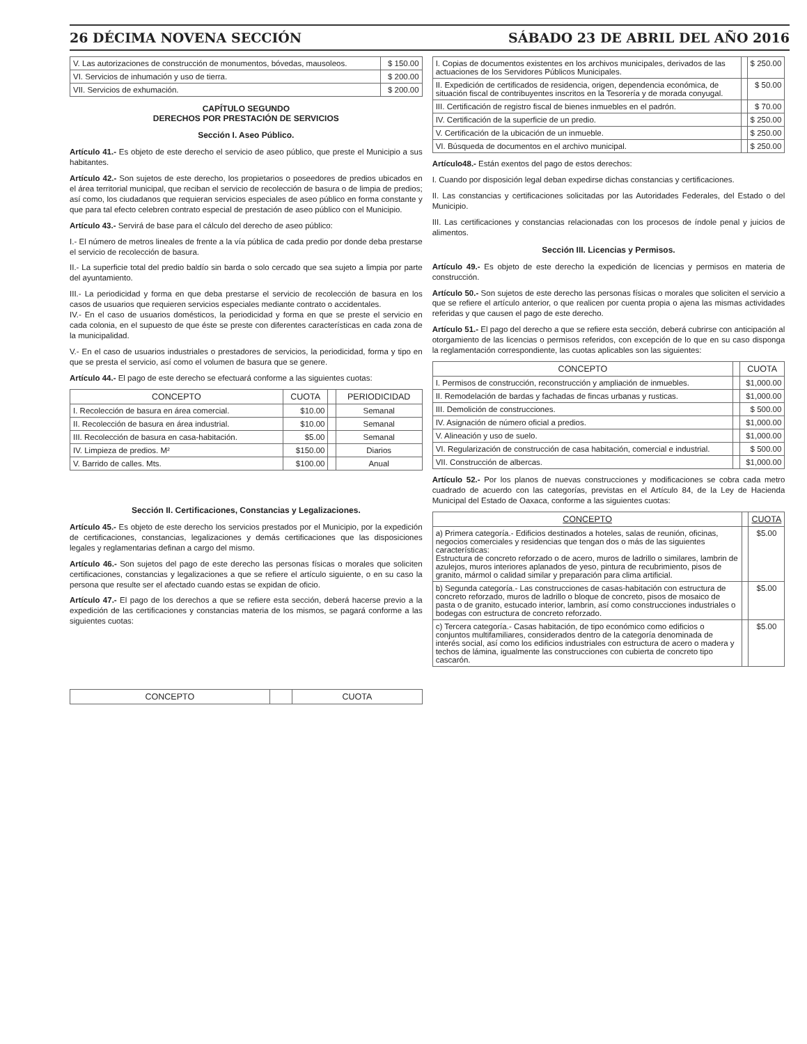26 DÉCIMA NOVENA SECCIÓN SÁBADO 23 DE ABRIL DEL AÑO 2016
| V. Las autorizaciones de construcción de monumentos, bóvedas, mausoleos. | $ 150.00 |
| VI. Servicios de inhumación y uso de tierra. | $ 200.00 |
| VII. Servicios de exhumación. | $ 200.00 |
CAPÍTULO SEGUNDO
DERECHOS POR PRESTACIÓN DE SERVICIOS
Sección I. Aseo Público.
Artículo 41.- Es objeto de este derecho el servicio de aseo público, que preste el Municipio a sus habitantes.
Artículo 42.- Son sujetos de este derecho, los propietarios o poseedores de predios ubicados en el área territorial municipal, que reciban el servicio de recolección de basura o de limpia de predios; así como, los ciudadanos que requieran servicios especiales de aseo público en forma constante y que para tal efecto celebren contrato especial de prestación de aseo público con el Municipio.
Artículo 43.- Servirá de base para el cálculo del derecho de aseo público:
I.- El número de metros lineales de frente a la vía pública de cada predio por donde deba prestarse el servicio de recolección de basura.
II.- La superficie total del predio baldío sin barda o solo cercado que sea sujeto a limpia por parte del ayuntamiento.
III.- La periodicidad y forma en que deba prestarse el servicio de recolección de basura en los casos de usuarios que requieren servicios especiales mediante contrato o accidentales.
IV.- En el caso de usuarios domésticos, la periodicidad y forma en que se preste el servicio en cada colonia, en el supuesto de que éste se preste con diferentes características en cada zona de la municipalidad.
V.- En el caso de usuarios industriales o prestadores de servicios, la periodicidad, forma y tipo en que se presta el servicio, así como el volumen de basura que se genere.
Artículo 44.- El pago de este derecho se efectuará conforme a las siguientes cuotas:
| CONCEPTO | CUOTA | | PERIODICIDAD |
| --- | --- | --- | --- |
| I. Recolección de basura en área comercial. | $10.00 | | Semanal |
| II. Recolección de basura en área industrial. | $10.00 | | Semanal |
| III. Recolección de basura en casa-habitación. | $5.00 | | Semanal |
| IV. Limpieza de predios. M² | $150.00 | | Diarios |
| V. Barrido de calles. Mts. | $100.00 | | Anual |
Sección II. Certificaciones, Constancias y Legalizaciones.
Artículo 45.- Es objeto de este derecho los servicios prestados por el Municipio, por la expedición de certificaciones, constancias, legalizaciones y demás certificaciones que las disposiciones legales y reglamentarias definan a cargo del mismo.
Artículo 46.- Son sujetos del pago de este derecho las personas físicas o morales que soliciten certificaciones, constancias y legalizaciones a que se refiere el artículo siguiente, o en su caso la persona que resulte ser el afectado cuando estas se expidan de oficio.
Artículo 47.- El pago de los derechos a que se refiere esta sección, deberá hacerse previo a la expedición de las certificaciones y constancias materia de los mismos, se pagará conforme a las siguientes cuotas:
| CONCEPTO | | CUOTA |
| --- | --- | --- |
| I. Copias de documentos existentes en los archivos municipales, derivados de las actuaciones de los Servidores Públicos Municipales. | | $ 250.00 |
| II. Expedición de certificados de residencia, origen, dependencia económica, de situación fiscal de contribuyentes inscritos en la Tesorería y de morada conyugal. | | $ 50.00 |
| III. Certificación de registro fiscal de bienes inmuebles en el padrón. | | $ 70.00 |
| IV. Certificación de la superficie de un predio. | | $ 250.00 |
| V. Certificación de la ubicación de un inmueble. | | $ 250.00 |
| VI. Búsqueda de documentos en el archivo municipal. | | $ 250.00 |
Artículo48.- Están exentos del pago de estos derechos:
I. Cuando por disposición legal deban expedirse dichas constancias y certificaciones.
II. Las constancias y certificaciones solicitadas por las Autoridades Federales, del Estado o del Municipio.
III. Las certificaciones y constancias relacionadas con los procesos de índole penal y juicios de alimentos.
Sección III. Licencias y Permisos.
Artículo 49.- Es objeto de este derecho la expedición de licencias y permisos en materia de construcción.
Artículo 50.- Son sujetos de este derecho las personas físicas o morales que soliciten el servicio a que se refiere el artículo anterior, o que realicen por cuenta propia o ajena las mismas actividades referidas y que causen el pago de este derecho.
Artículo 51.- El pago del derecho a que se refiere esta sección, deberá cubrirse con anticipación al otorgamiento de las licencias o permisos referidos, con excepción de lo que en su caso disponga la reglamentación correspondiente, las cuotas aplicables son las siguientes:
| CONCEPTO | | CUOTA |
| --- | --- | --- |
| I. Permisos de construcción, reconstrucción y ampliación de inmuebles. | | $1,000.00 |
| II. Remodelación de bardas y fachadas de fincas urbanas y rusticas. | | $1,000.00 |
| III. Demolición de construcciones. | | $ 500.00 |
| IV. Asignación de número oficial a predios. | | $1,000.00 |
| V. Alineación y uso de suelo. | | $1,000.00 |
| VI. Regularización de construcción de casa habitación, comercial e industrial. | | $ 500.00 |
| VII. Construcción de albercas. | | $1,000.00 |
Artículo 52.- Por los planos de nuevas construcciones y modificaciones se cobra cada metro cuadrado de acuerdo con las categorías, previstas en el Artículo 84, de la Ley de Hacienda Municipal del Estado de Oaxaca, conforme a las siguientes cuotas:
| CONCEPTO | | CUOTA |
| --- | --- | --- |
| a) Primera categoría.- Edificios destinados a hoteles, salas de reunión, oficinas, negocios comerciales y residencias que tengan dos o más de las siguientes características: Estructura de concreto reforzado o de acero, muros de ladrillo o similares, lambrin de azulejos, muros interiores aplanados de yeso, pintura de recubrimiento, pisos de granito, mármol o calidad similar y preparación para clima artificial. | | $5.00 |
| b) Segunda categoría.- Las construcciones de casas-habitación con estructura de concreto reforzado, muros de ladrillo o bloque de concreto, pisos de mosaico de pasta o de granito, estucado interior, lambrin, así como construcciones industriales o bodegas con estructura de concreto reforzado. | | $5.00 |
| c) Tercera categoría.- Casas habitación, de tipo económico como edificios o conjuntos multifamiliares, considerados dentro de la categoría denominada de interés social, así como los edificios industriales con estructura de acero o madera y techos de lámina, igualmente las construcciones con cubierta de concreto tipo cascarón. | | $5.00 |